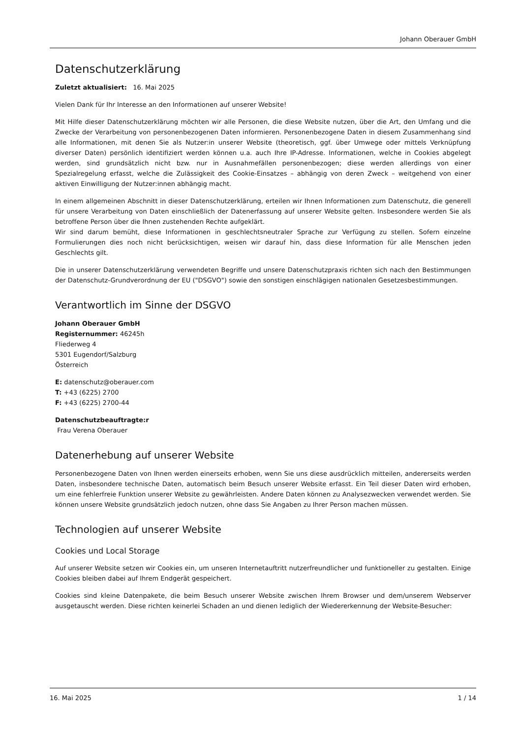Johann Oberauer GmbH
Datenschutzerklärung
Zuletzt aktualisiert: 16. Mai 2025
Vielen Dank für Ihr Interesse an den Informationen auf unserer Website!
Mit Hilfe dieser Datenschutzerklärung möchten wir alle Personen, die diese Website nutzen, über die Art, den Umfang und die Zwecke der Verarbeitung von personenbezogenen Daten informieren. Personenbezogene Daten in diesem Zusammenhang sind alle Informationen, mit denen Sie als Nutzer:in unserer Website (theoretisch, ggf. über Umwege oder mittels Verknüpfung diverser Daten) persönlich identifiziert werden können u.a. auch Ihre IP-Adresse. Informationen, welche in Cookies abgelegt werden, sind grundsätzlich nicht bzw. nur in Ausnahmefällen personenbezogen; diese werden allerdings von einer Spezialregelung erfasst, welche die Zulässigkeit des Cookie-Einsatzes – abhängig von deren Zweck – weitgehend von einer aktiven Einwilligung der Nutzer:innen abhängig macht.
In einem allgemeinen Abschnitt in dieser Datenschutzerklärung, erteilen wir Ihnen Informationen zum Datenschutz, die generell für unsere Verarbeitung von Daten einschließlich der Datenerfassung auf unserer Website gelten. Insbesondere werden Sie als betroffene Person über die Ihnen zustehenden Rechte aufgeklärt.
Wir sind darum bemüht, diese Informationen in geschlechtsneutraler Sprache zur Verfügung zu stellen. Sofern einzelne Formulierungen dies noch nicht berücksichtigen, weisen wir darauf hin, dass diese Information für alle Menschen jeden Geschlechts gilt.
Die in unserer Datenschutzerklärung verwendeten Begriffe und unsere Datenschutzpraxis richten sich nach den Bestimmungen der Datenschutz-Grundverordnung der EU ("DSGVO") sowie den sonstigen einschlägigen nationalen Gesetzesbestimmungen.
Verantwortlich im Sinne der DSGVO
Johann Oberauer GmbH
Registernummer: 46245h
Fliederweg 4
5301 Eugendorf/Salzburg
Österreich
E: datenschutz@oberauer.com
T: +43 (6225) 2700
F: +43 (6225) 2700-44
Datenschutzbeauftragte:r
Frau Verena Oberauer
Datenerhebung auf unserer Website
Personenbezogene Daten von Ihnen werden einerseits erhoben, wenn Sie uns diese ausdrücklich mitteilen, andererseits werden Daten, insbesondere technische Daten, automatisch beim Besuch unserer Website erfasst. Ein Teil dieser Daten wird erhoben, um eine fehlerfreie Funktion unserer Website zu gewährleisten. Andere Daten können zu Analysezwecken verwendet werden. Sie können unsere Website grundsätzlich jedoch nutzen, ohne dass Sie Angaben zu Ihrer Person machen müssen.
Technologien auf unserer Website
Cookies und Local Storage
Auf unserer Website setzen wir Cookies ein, um unseren Internetauftritt nutzerfreundlicher und funktioneller zu gestalten. Einige Cookies bleiben dabei auf Ihrem Endgerät gespeichert.
Cookies sind kleine Datenpakete, die beim Besuch unserer Website zwischen Ihrem Browser und dem/unserem Webserver ausgetauscht werden. Diese richten keinerlei Schaden an und dienen lediglich der Wiedererkennung der Website-Besucher:
16. Mai 2025 1 / 14